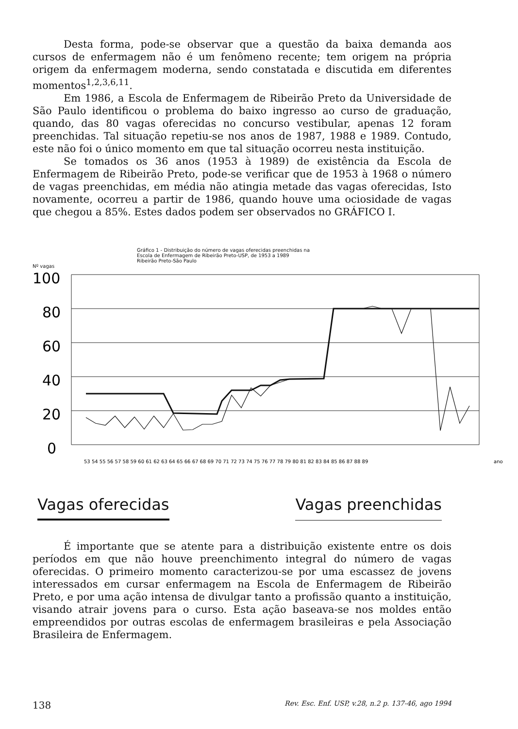Desta forma, pode-se observar que a questão da baixa demanda aos cursos de enfermagem não é um fenômeno recente; tem origem na própria origem da enfermagem moderna, sendo constatada e discutida em diferentes momentos<sup>1,2,3,6,11</sup>.
Em 1986, a Escola de Enfermagem de Ribeirão Preto da Universidade de São Paulo identificou o problema do baixo ingresso ao curso de graduação, quando, das 80 vagas oferecidas no concurso vestibular, apenas 12 foram preenchidas. Tal situação repetiu-se nos anos de 1987, 1988 e 1989. Contudo, este não foi o único momento em que tal situação ocorreu nesta instituição.
Se tomados os 36 anos (1953 à 1989) de existência da Escola de Enfermagem de Ribeirão Preto, pode-se verificar que de 1953 à 1968 o número de vagas preenchidas, em média não atingia metade das vagas oferecidas, Isto novamente, ocorreu a partir de 1986, quando houve uma ociosidade de vagas que chegou a 85%. Estes dados podem ser observados no GRÁFICO I.
Gráfico 1 - Distribuição do número de vagas oferecidas preenchidas na
Escola de Enfermagem de Ribeirão Preto-USP, de 1953 a 1989
Ribeirão Preto-São Paulo
Nº vagas
100
80
60
40
20
0
53 54 55 56 57 58 59 60 61 62 63 64 65 66 67 68 69 70 71 72 73 74 75 76 77 78 79 80 81 82 83 84 85 86 87 88 89
ano
Vagas oferecidas Vagas preenchidas
É importante que se atente para a distribuição existente entre os dois períodos em que não houve preenchimento integral do número de vagas oferecidas. O primeiro momento caracterizou-se por uma escassez de jovens interessados em cursar enfermagem na Escola de Enfermagem de Ribeirão Preto, e por uma ação intensa de divulgar tanto a profissão quanto a instituição, visando atrair jovens para o curso. Esta ação baseava-se nos moldes então empreendidos por outras escolas de enfermagem brasileiras e pela Associação Brasileira de Enfermagem.
138 Rev. Esc. Enf. USP, v.28, n.2 p. 137-46, ago 1994